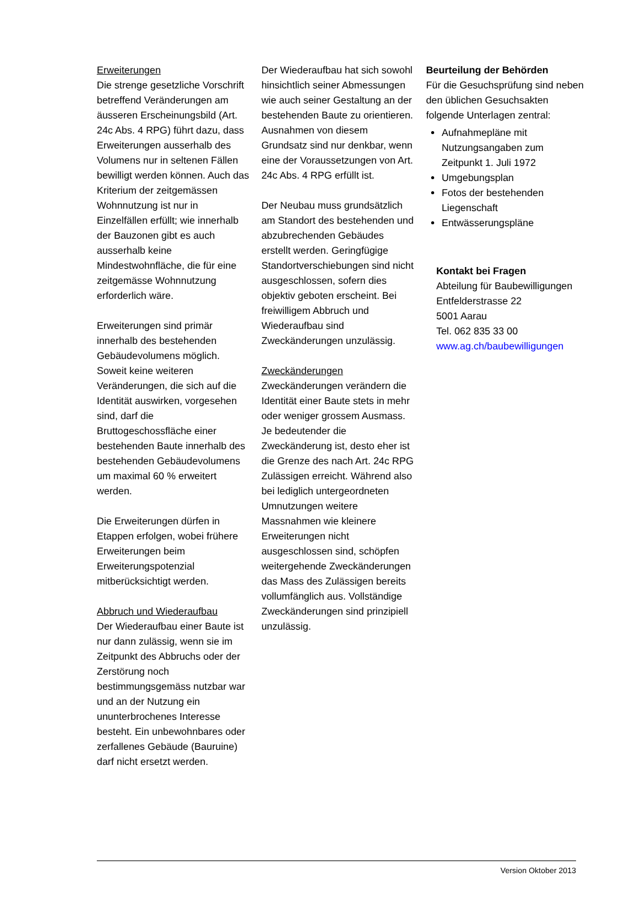Erweiterungen
Die strenge gesetzliche Vorschrift betreffend Veränderungen am äusseren Erscheinungsbild (Art. 24c Abs. 4 RPG) führt dazu, dass Erweiterungen ausserhalb des Volumens nur in seltenen Fällen bewilligt werden können. Auch das Kriterium der zeitgemässen Wohnnutzung ist nur in Einzelfällen erfüllt; wie innerhalb der Bauzonen gibt es auch ausserhalb keine Mindestwohnfläche, die für eine zeitgemässe Wohnnutzung erforderlich wäre.
Erweiterungen sind primär innerhalb des bestehenden Gebäudevolumens möglich. Soweit keine weiteren Veränderungen, die sich auf die Identität auswirken, vorgesehen sind, darf die Bruttogeschossfläche einer bestehenden Baute innerhalb des bestehenden Gebäudevolumens um maximal 60 % erweitert werden.
Die Erweiterungen dürfen in Etappen erfolgen, wobei frühere Erweiterungen beim Erweiterungspotenzial mitberücksichtigt werden.
Abbruch und Wiederaufbau
Der Wiederaufbau einer Baute ist nur dann zulässig, wenn sie im Zeitpunkt des Abbruchs oder der Zerstörung noch bestimmungsgemäss nutzbar war und an der Nutzung ein ununterbrochenes Interesse besteht. Ein unbewohnbares oder zerfallenes Gebäude (Bauruine) darf nicht ersetzt werden.
Der Wiederaufbau hat sich sowohl hinsichtlich seiner Abmessungen wie auch seiner Gestaltung an der bestehenden Baute zu orientieren. Ausnahmen von diesem Grundsatz sind nur denkbar, wenn eine der Voraussetzungen von Art. 24c Abs. 4 RPG erfüllt ist.
Der Neubau muss grundsätzlich am Standort des bestehenden und abzubrechenden Gebäudes erstellt werden. Geringfügige Standortverschiebungen sind nicht ausgeschlossen, sofern dies objektiv geboten erscheint. Bei freiwilligem Abbruch und Wiederaufbau sind Zweckänderungen unzulässig.
Zweckänderungen
Zweckänderungen verändern die Identität einer Baute stets in mehr oder weniger grossem Ausmass. Je bedeutender die Zweckänderung ist, desto eher ist die Grenze des nach Art. 24c RPG Zulässigen erreicht. Während also bei lediglich untergeordneten Umnutzungen weitere Massnahmen wie kleinere Erweiterungen nicht ausgeschlossen sind, schöpfen weitergehende Zweckänderungen das Mass des Zulässigen bereits vollumfänglich aus. Vollständige Zweckänderungen sind prinzipiell unzulässig.
Beurteilung der Behörden
Für die Gesuchsprüfung sind neben den üblichen Gesuchsakten folgende Unterlagen zentral:
Aufnahmepläne mit Nutzungsangaben zum Zeitpunkt 1. Juli 1972
Umgebungsplan
Fotos der bestehenden Liegenschaft
Entwässerungspläne
Kontakt bei Fragen
Abteilung für Baubewilligungen
Entfelderstrasse 22
5001 Aarau
Tel. 062 835 33 00
www.ag.ch/baubewilligungen
Version Oktober 2013